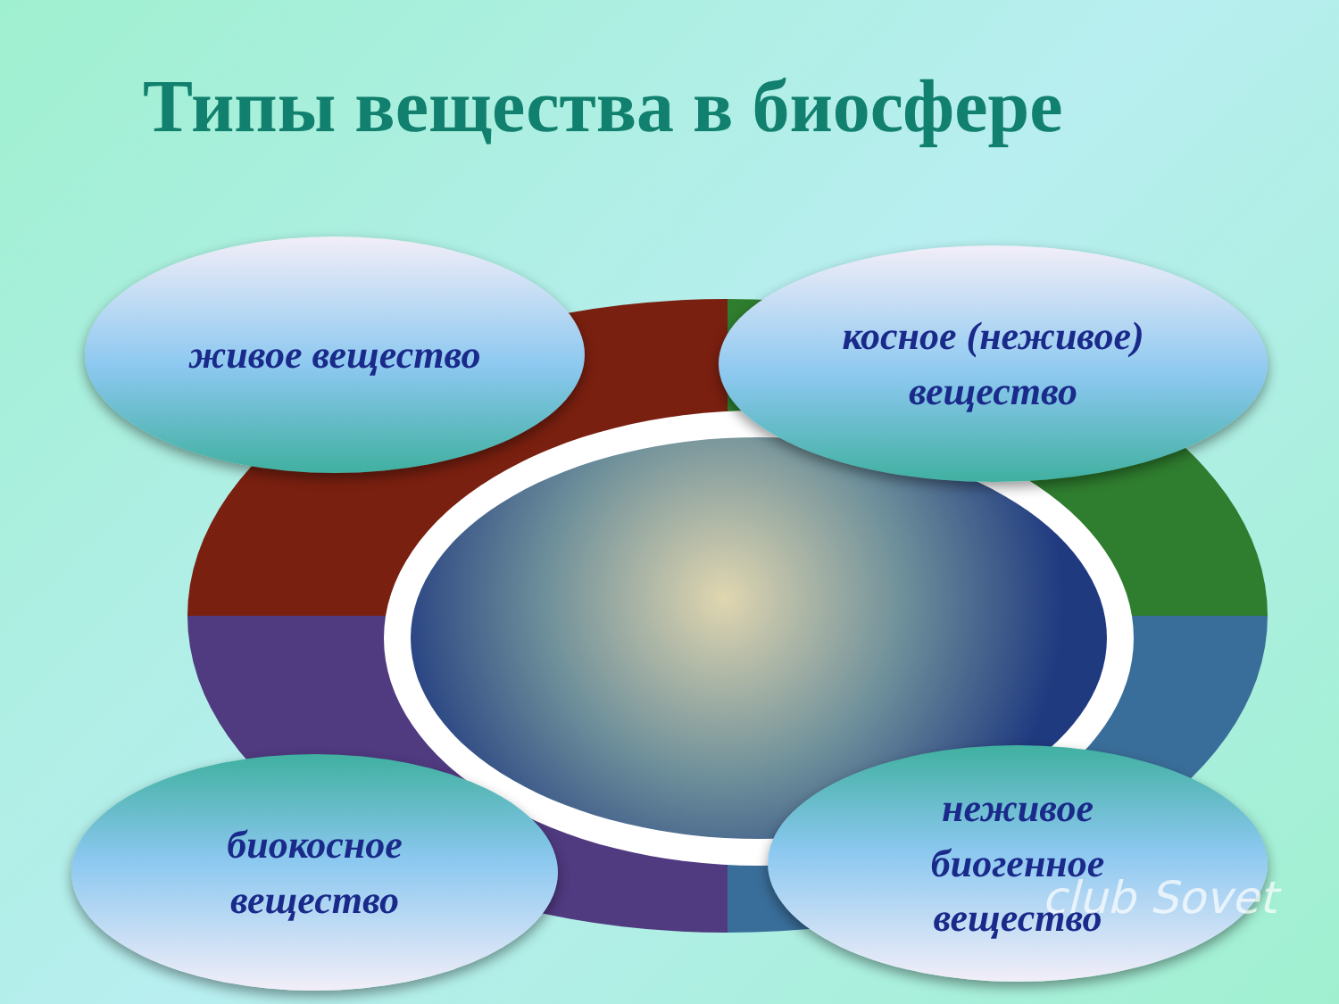Типы вещества в биосфере
живое вещество
косное (неживое)
вещество
биокосное
вещество
неживое
биогенное
вещество
club Sovet